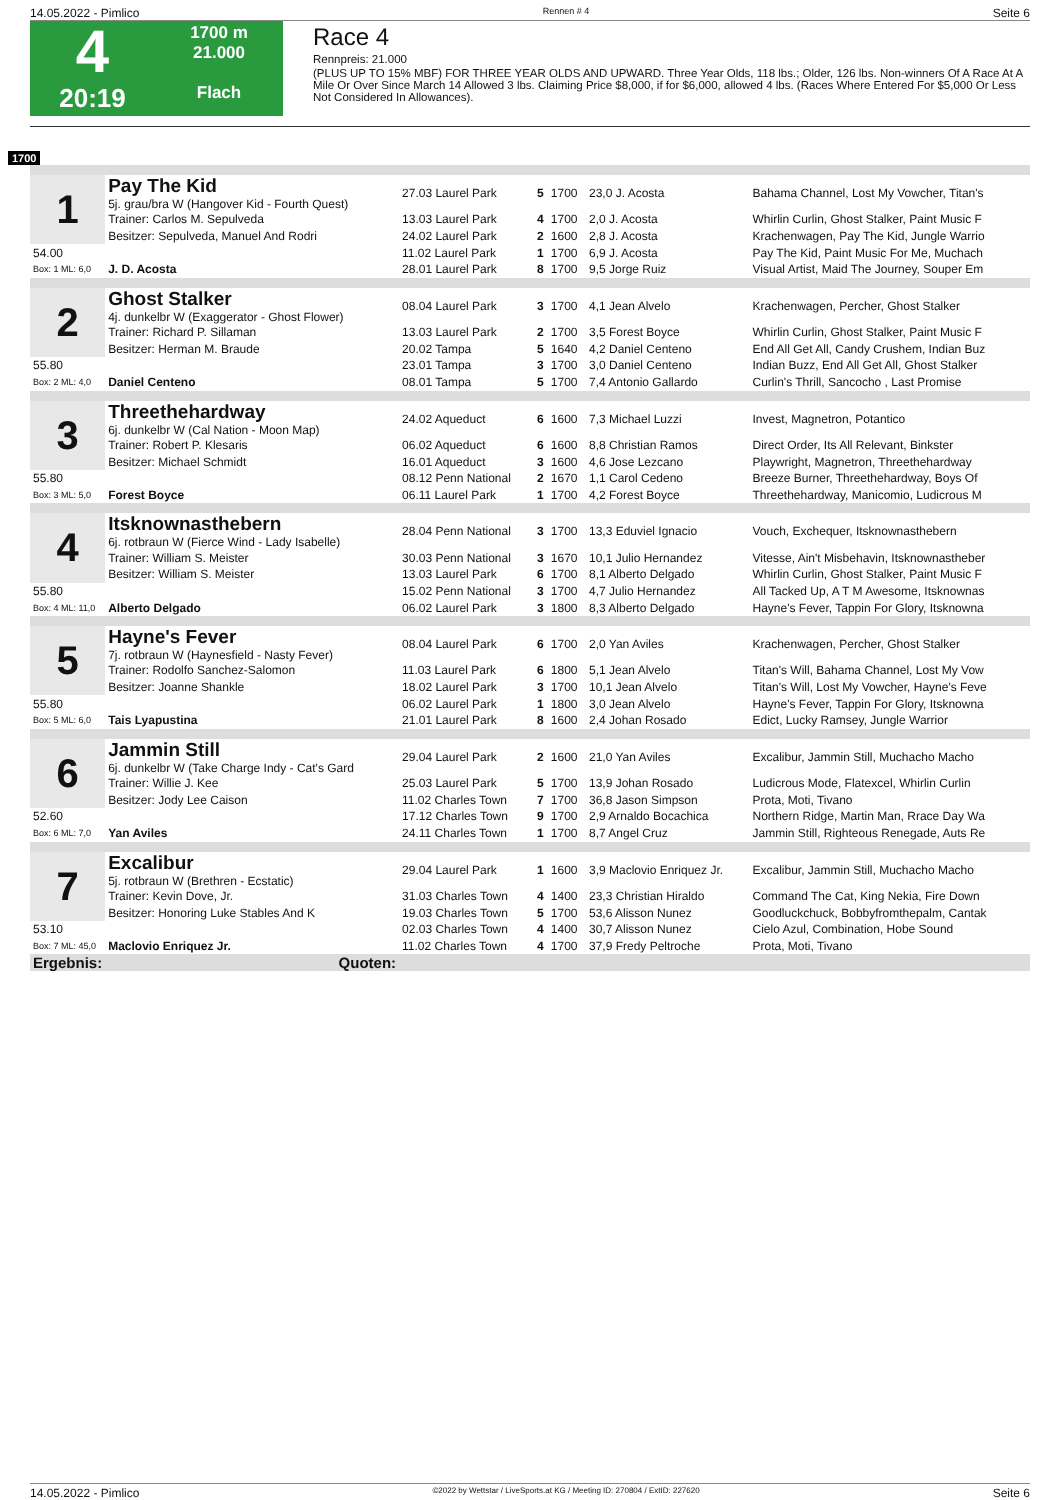14.05.2022 - Pimlico Rennen # 4 Seite 6
4
20:19
1700 m
21.000
Flach
Race 4
Rennpreis: 21.000
(PLUS UP TO 15% MBF) FOR THREE YEAR OLDS AND UPWARD. Three Year Olds, 118 lbs.; Older, 126 lbs. Non-winners Of A Race At A Mile Or Over Since March 14 Allowed 3 lbs. Claiming Price $8,000, if for $6,000, allowed 4 lbs. (Races Where Entered For $5,000 Or Less Not Considered In Allowances).
1700
| 1 | Pay The Kid 5j. grau/bra W (Hangover Kid - Fourth Quest) | 27.03 Laurel Park | 5 | 1700 | 23,0 J. Acosta | Bahama Channel, Lost My Vowcher, Titan's |
| | Trainer: Carlos M. Sepulveda | 13.03 Laurel Park | 4 | 1700 | 2,0 J. Acosta | Whirlin Curlin, Ghost Stalker, Paint Music F |
| | Besitzer: Sepulveda, Manuel And Rodri | 24.02 Laurel Park | 2 | 1600 | 2,8 J. Acosta | Krachenwagen, Pay The Kid, Jungle Warrio |
| 54.00 | | 11.02 Laurel Park | 1 | 1700 | 6,9 J. Acosta | Pay The Kid, Paint Music For Me, Muchach |
| Box: 1 ML: 6,0 | J. D. Acosta | 28.01 Laurel Park | 8 | 1700 | 9,5 Jorge Ruiz | Visual Artist, Maid The Journey, Souper Em |
| 2 | Ghost Stalker 4j. dunkelbr W (Exaggerator - Ghost Flower) | 08.04 Laurel Park | 3 | 1700 | 4,1 Jean Alvelo | Krachenwagen, Percher, Ghost Stalker |
| | Trainer: Richard P. Sillaman | 13.03 Laurel Park | 2 | 1700 | 3,5 Forest Boyce | Whirlin Curlin, Ghost Stalker, Paint Music F |
| | Besitzer: Herman M. Braude | 20.02 Tampa | 5 | 1640 | 4,2 Daniel Centeno | End All Get All, Candy Crushem, Indian Buz |
| 55.80 | | 23.01 Tampa | 3 | 1700 | 3,0 Daniel Centeno | Indian Buzz, End All Get All, Ghost Stalker |
| Box: 2 ML: 4,0 | Daniel Centeno | 08.01 Tampa | 5 | 1700 | 7,4 Antonio Gallardo | Curlin's Thrill, Sancocho , Last Promise |
| 3 | Threethehardway 6j. dunkelbr W (Cal Nation - Moon Map) | 24.02 Aqueduct | 6 | 1600 | 7,3 Michael Luzzi | Invest, Magnetron, Potantico |
| | Trainer: Robert P. Klesaris | 06.02 Aqueduct | 6 | 1600 | 8,8 Christian Ramos | Direct Order, Its All Relevant, Binkster |
| | Besitzer: Michael Schmidt | 16.01 Aqueduct | 3 | 1600 | 4,6 Jose Lezcano | Playwright, Magnetron, Threethehardway |
| 55.80 | | 08.12 Penn National | 2 | 1670 | 1,1 Carol Cedeno | Breeze Burner, Threethehardway, Boys Of |
| Box: 3 ML: 5,0 | Forest Boyce | 06.11 Laurel Park | 1 | 1700 | 4,2 Forest Boyce | Threethehardway, Manicomio, Ludicrous M |
| 4 | Itsknownasthebern 6j. rotbraun W (Fierce Wind - Lady Isabelle) | 28.04 Penn National | 3 | 1700 | 13,3 Eduviel Ignacio | Vouch, Exchequer, Itsknownasthebern |
| | Trainer: William S. Meister | 30.03 Penn National | 3 | 1670 | 10,1 Julio Hernandez | Vitesse, Ain't Misbehavin, Itsknownastheber |
| | Besitzer: William S. Meister | 13.03 Laurel Park | 6 | 1700 | 8,1 Alberto Delgado | Whirlin Curlin, Ghost Stalker, Paint Music F |
| 55.80 | | 15.02 Penn National | 3 | 1700 | 4,7 Julio Hernandez | All Tacked Up, A T M Awesome, Itsknownas |
| Box: 4 ML: 11,0 | Alberto Delgado | 06.02 Laurel Park | 3 | 1800 | 8,3 Alberto Delgado | Hayne's Fever, Tappin For Glory, Itsknowna |
| 5 | Hayne's Fever 7j. rotbraun W (Haynesfield - Nasty Fever) | 08.04 Laurel Park | 6 | 1700 | 2,0 Yan Aviles | Krachenwagen, Percher, Ghost Stalker |
| | Trainer: Rodolfo Sanchez-Salomon | 11.03 Laurel Park | 6 | 1800 | 5,1 Jean Alvelo | Titan's Will, Bahama Channel, Lost My Vow |
| | Besitzer: Joanne Shankle | 18.02 Laurel Park | 3 | 1700 | 10,1 Jean Alvelo | Titan's Will, Lost My Vowcher, Hayne's Feve |
| 55.80 | | 06.02 Laurel Park | 1 | 1800 | 3,0 Jean Alvelo | Hayne's Fever, Tappin For Glory, Itsknowna |
| Box: 5 ML: 6,0 | Tais Lyapustina | 21.01 Laurel Park | 8 | 1600 | 2,4 Johan Rosado | Edict, Lucky Ramsey, Jungle Warrior |
| 6 | Jammin Still 6j. dunkelbr W (Take Charge Indy - Cat's Gard | 29.04 Laurel Park | 2 | 1600 | 21,0 Yan Aviles | Excalibur, Jammin Still, Muchacho Macho |
| | Trainer: Willie J. Kee | 25.03 Laurel Park | 5 | 1700 | 13,9 Johan Rosado | Ludicrous Mode, Flatexcel, Whirlin Curlin |
| | Besitzer: Jody Lee Caison | 11.02 Charles Town | 7 | 1700 | 36,8 Jason Simpson | Prota, Moti, Tivano |
| 52.60 | | 17.12 Charles Town | 9 | 1700 | 2,9 Arnaldo Bocachica | Northern Ridge, Martin Man, Rrace Day Wa |
| Box: 6 ML: 7,0 | Yan Aviles | 24.11 Charles Town | 1 | 1700 | 8,7 Angel Cruz | Jammin Still, Righteous Renegade, Auts Re |
| 7 | Excalibur 5j. rotbraun W (Brethren - Ecstatic) | 29.04 Laurel Park | 1 | 1600 | 3,9 Maclovio Enriquez Jr. | Excalibur, Jammin Still, Muchacho Macho |
| | Trainer: Kevin Dove, Jr. | 31.03 Charles Town | 4 | 1400 | 23,3 Christian Hiraldo | Command The Cat, King Nekia, Fire Down |
| | Besitzer: Honoring Luke Stables And K | 19.03 Charles Town | 5 | 1700 | 53,6 Alisson Nunez | Goodluckchuck, Bobbyfromthepalm, Cantak |
| 53.10 | | 02.03 Charles Town | 4 | 1400 | 30,7 Alisson Nunez | Cielo Azul, Combination, Hobe Sound |
| Box: 7 ML: 45,0 | Maclovio Enriquez Jr. | 11.02 Charles Town | 4 | 1700 | 37,9 Fredy Peltroche | Prota, Moti, Tivano |
| Ergebnis: | Quoten: | | | | | |
14.05.2022 - Pimlico ©2022 by Wettstar / LiveSports.at KG / Meeting ID: 270804 / ExtID: 227620 Seite 6